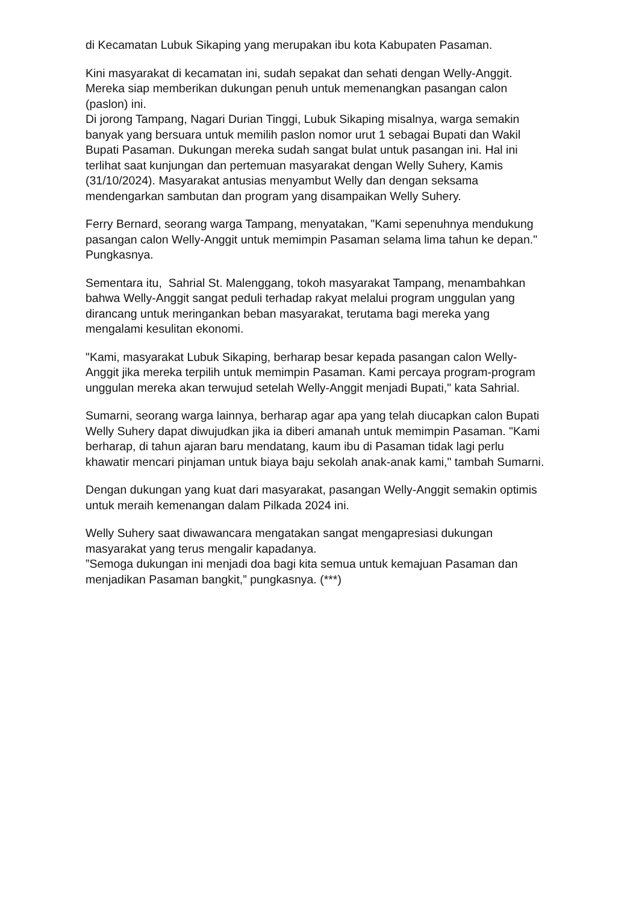di Kecamatan Lubuk Sikaping yang merupakan ibu kota Kabupaten Pasaman.
Kini masyarakat di kecamatan ini, sudah sepakat dan sehati dengan Welly-Anggit. Mereka siap memberikan dukungan penuh untuk memenangkan pasangan calon (paslon) ini.
Di jorong Tampang, Nagari Durian Tinggi, Lubuk Sikaping misalnya, warga semakin banyak yang bersuara untuk memilih paslon nomor urut 1 sebagai Bupati dan Wakil Bupati Pasaman. Dukungan mereka sudah sangat bulat untuk pasangan ini. Hal ini terlihat saat kunjungan dan pertemuan masyarakat dengan Welly Suhery, Kamis (31/10/2024). Masyarakat antusias menyambut Welly dan dengan seksama mendengarkan sambutan dan program yang disampaikan Welly Suhery.
Ferry Bernard, seorang warga Tampang, menyatakan, "Kami sepenuhnya mendukung pasangan calon Welly-Anggit untuk memimpin Pasaman selama lima tahun ke depan." Pungkasnya.
Sementara itu, Sahrial St. Malenggang, tokoh masyarakat Tampang, menambahkan bahwa Welly-Anggit sangat peduli terhadap rakyat melalui program unggulan yang dirancang untuk meringankan beban masyarakat, terutama bagi mereka yang mengalami kesulitan ekonomi.
"Kami, masyarakat Lubuk Sikaping, berharap besar kepada pasangan calon Welly-Anggit jika mereka terpilih untuk memimpin Pasaman. Kami percaya program-program unggulan mereka akan terwujud setelah Welly-Anggit menjadi Bupati," kata Sahrial.
Sumarni, seorang warga lainnya, berharap agar apa yang telah diucapkan calon Bupati Welly Suhery dapat diwujudkan jika ia diberi amanah untuk memimpin Pasaman. "Kami berharap, di tahun ajaran baru mendatang, kaum ibu di Pasaman tidak lagi perlu khawatir mencari pinjaman untuk biaya baju sekolah anak-anak kami," tambah Sumarni.
Dengan dukungan yang kuat dari masyarakat, pasangan Welly-Anggit semakin optimis untuk meraih kemenangan dalam Pilkada 2024 ini.
Welly Suhery saat diwawancara mengatakan sangat mengapresiasi dukungan masyarakat yang terus mengalir kapadanya.
”Semoga dukungan ini menjadi doa bagi kita semua untuk kemajuan Pasaman dan menjadikan Pasaman bangkit,” pungkasnya. (***)